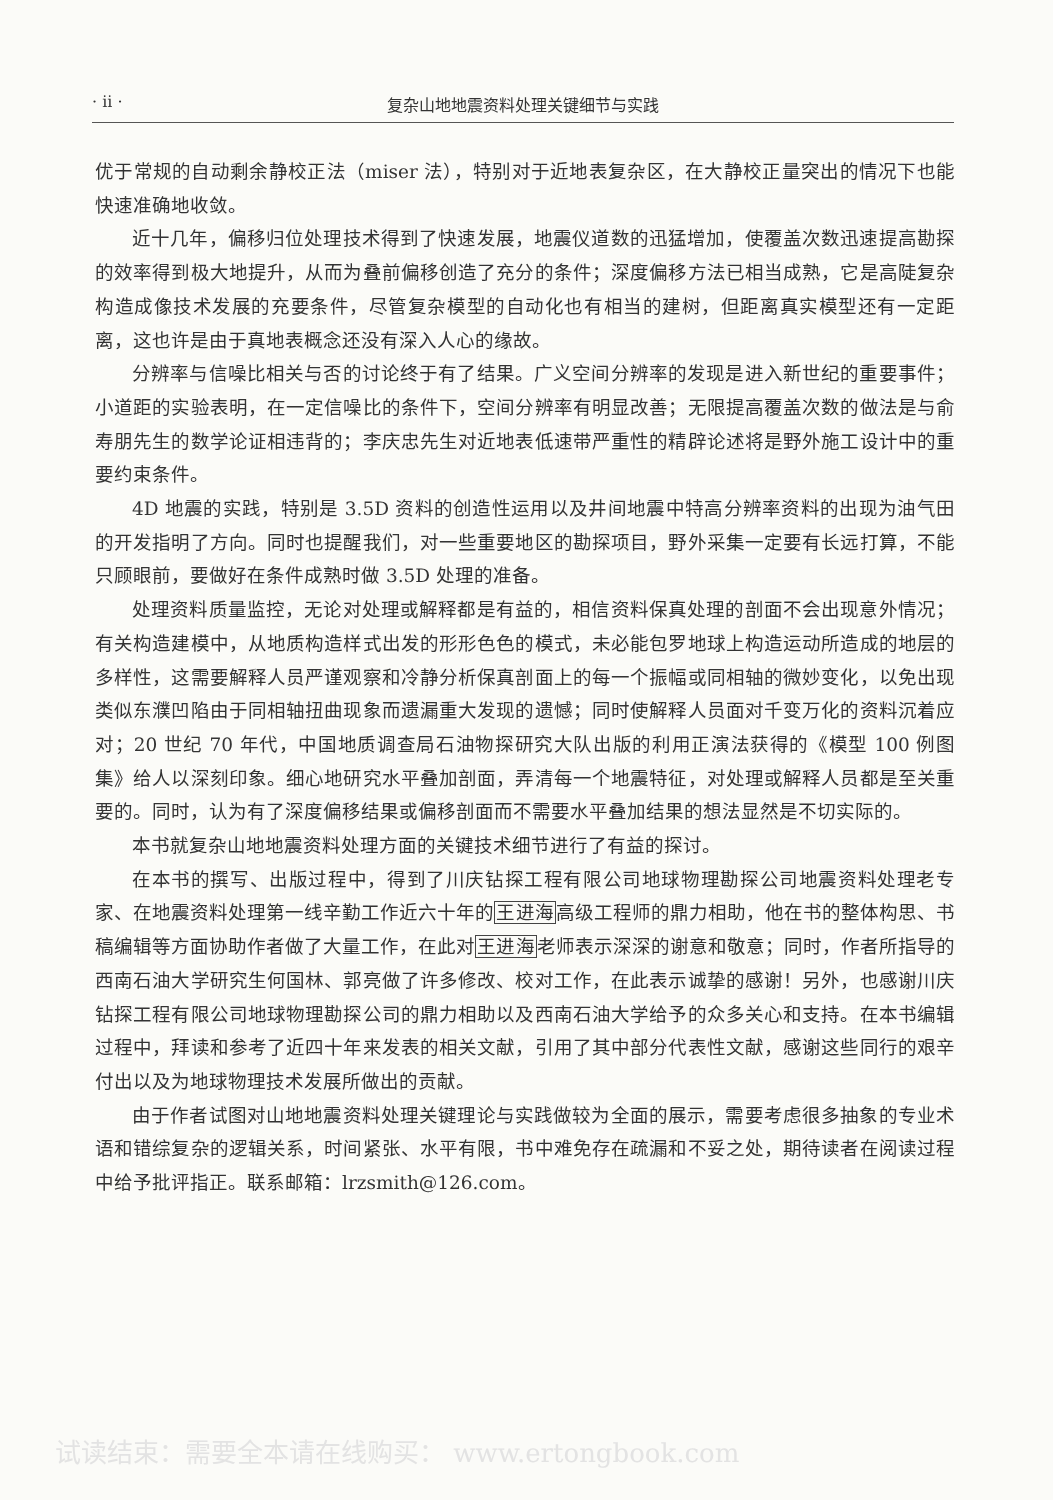· ii · 复杂山地地震资料处理关键细节与实践
优于常规的自动剩余静校正法（miser 法），特别对于近地表复杂区，在大静校正量突出的情况下也能快速准确地收敛。
近十几年，偏移归位处理技术得到了快速发展，地震仪道数的迅猛增加，使覆盖次数迅速提高勘探的效率得到极大地提升，从而为叠前偏移创造了充分的条件；深度偏移方法已相当成熟，它是高陡复杂构造成像技术发展的充要条件，尽管复杂模型的自动化也有相当的建树，但距离真实模型还有一定距离，这也许是由于真地表概念还没有深入人心的缘故。
分辨率与信噪比相关与否的讨论终于有了结果。广义空间分辨率的发现是进入新世纪的重要事件；小道距的实验表明，在一定信噪比的条件下，空间分辨率有明显改善；无限提高覆盖次数的做法是与俞寿朋先生的数学论证相违背的；李庆忠先生对近地表低速带严重性的精辟论述将是野外施工设计中的重要约束条件。
4D 地震的实践，特别是 3.5D 资料的创造性运用以及井间地震中特高分辨率资料的出现为油气田的开发指明了方向。同时也提醒我们，对一些重要地区的勘探项目，野外采集一定要有长远打算，不能只顾眼前，要做好在条件成熟时做 3.5D 处理的准备。
处理资料质量监控，无论对处理或解释都是有益的，相信资料保真处理的剖面不会出现意外情况；有关构造建模中，从地质构造样式出发的形形色色的模式，未必能包罗地球上构造运动所造成的地层的多样性，这需要解释人员严谨观察和冷静分析保真剖面上的每一个振幅或同相轴的微妙变化，以免出现类似东濮凹陷由于同相轴扭曲现象而遗漏重大发现的遗憾；同时使解释人员面对千变万化的资料沉着应对；20 世纪 70 年代，中国地质调查局石油物探研究大队出版的利用正演法获得的《模型 100 例图集》给人以深刻印象。细心地研究水平叠加剖面，弄清每一个地震特征，对处理或解释人员都是至关重要的。同时，认为有了深度偏移结果或偏移剖面而不需要水平叠加结果的想法显然是不切实际的。
本书就复杂山地地震资料处理方面的关键技术细节进行了有益的探讨。
在本书的撰写、出版过程中，得到了川庆钻探工程有限公司地球物理勘探公司地震资料处理老专家、在地震资料处理第一线辛勤工作近六十年的王进海高级工程师的鼎力相助，他在书的整体构思、书稿编辑等方面协助作者做了大量工作，在此对王进海老师表示深深的谢意和敬意；同时，作者所指导的西南石油大学研究生何国林、郭亮做了许多修改、校对工作，在此表示诚挚的感谢！另外，也感谢川庆钻探工程有限公司地球物理勘探公司的鼎力相助以及西南石油大学给予的众多关心和支持。在本书编辑过程中，拜读和参考了近四十年来发表的相关文献，引用了其中部分代表性文献，感谢这些同行的艰辛付出以及为地球物理技术发展所做出的贡献。
由于作者试图对山地地震资料处理关键理论与实践做较为全面的展示，需要考虑很多抽象的专业术语和错综复杂的逻辑关系，时间紧张、水平有限，书中难免存在疏漏和不妥之处，期待读者在阅读过程中给予批评指正。联系邮箱：lrzsmith@126.com。
试读结束：需要全本请在线购买： www.ertongbook.com